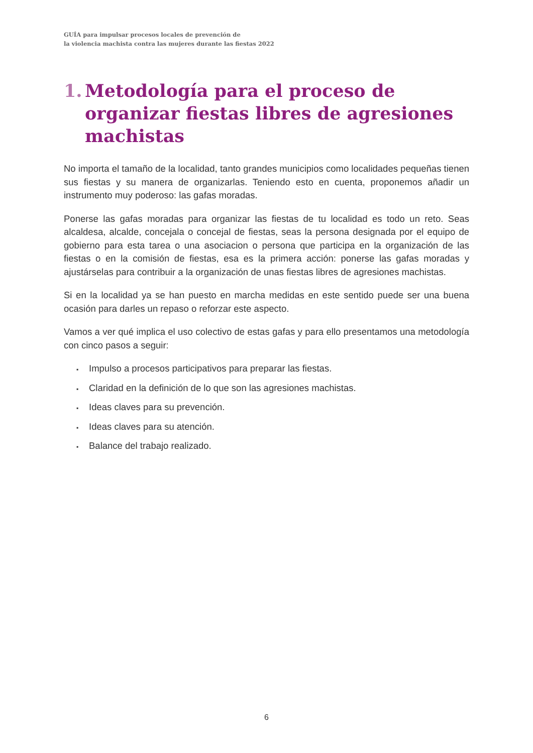GUÍA para impulsar procesos locales de prevención de
la violencia machista contra las mujeres durante las fiestas 2022
1. Metodología para el proceso de organizar fiestas libres de agresiones machistas
No importa el tamaño de la localidad, tanto grandes municipios como localidades pequeñas tienen sus fiestas y su manera de organizarlas. Teniendo esto en cuenta, proponemos añadir un instrumento muy poderoso: las gafas moradas.
Ponerse las gafas moradas para organizar las fiestas de tu localidad es todo un reto. Seas alcaldesa, alcalde, concejala o concejal de fiestas, seas la persona designada por el equipo de gobierno para esta tarea o una asociacion o persona que participa en la organización de las fiestas o en la comisión de fiestas, esa es la primera acción: ponerse las gafas moradas y ajustárselas para contribuir a la organización de unas fiestas libres de agresiones machistas.
Si en la localidad ya se han puesto en marcha medidas en este sentido puede ser una buena ocasión para darles un repaso o reforzar este aspecto.
Vamos a ver qué implica el uso colectivo de estas gafas y para ello presentamos una metodología con cinco pasos a seguir:
▪ Impulso a procesos participativos para preparar las fiestas.
▪ Claridad en la definición de lo que son las agresiones machistas.
▪ Ideas claves para su prevención.
▪ Ideas claves para su atención.
▪ Balance del trabajo realizado.
6